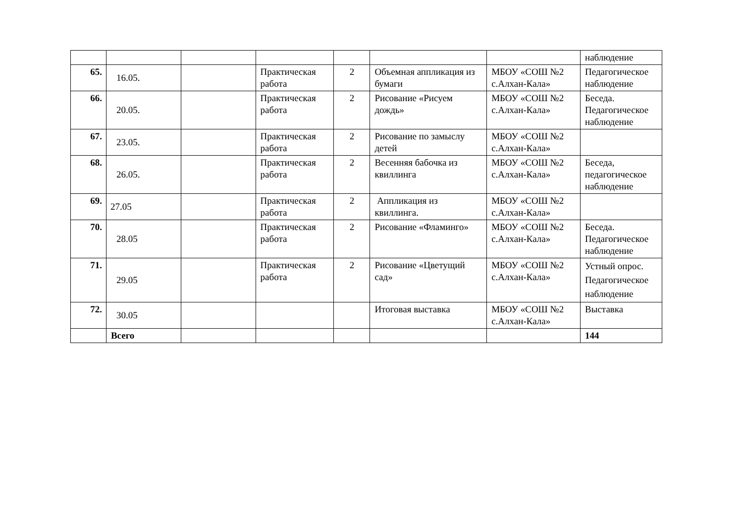| | | | | | | | наблюдение |
| 65. | 16.05. | | Практическая работа | 2 | Объемная аппликация из бумаги | МБОУ «СОШ №2 с.Алхан-Кала» | Педагогическое наблюдение |
| 66. | 20.05. | | Практическая работа | 2 | Рисование «Рисуем дождь» | МБОУ «СОШ №2 с.Алхан-Кала» | Беседа. Педагогическое наблюдение |
| 67. | 23.05. | | Практическая работа | 2 | Рисование по замыслу детей | МБОУ «СОШ №2 с.Алхан-Кала» | |
| 68. | 26.05. | | Практическая работа | 2 | Весенняя бабочка из квиллинга | МБОУ «СОШ №2 с.Алхан-Кала» | Беседа, педагогическое наблюдение |
| 69. | 27.05 | | Практическая работа | 2 | Аппликация из квиллинга. | МБОУ «СОШ №2 с.Алхан-Кала» | |
| 70. | 28.05 | | Практическая работа | 2 | Рисование «Фламинго» | МБОУ «СОШ №2 с.Алхан-Кала» | Беседа. Педагогическое наблюдение |
| 71. | 29.05 | | Практическая работа | 2 | Рисование «Цветущий сад» | МБОУ «СОШ №2 с.Алхан-Кала» | Устный опрос. Педагогическое наблюдение |
| 72. | 30.05 | | | | Итоговая выставка | МБОУ «СОШ №2 с.Алхан-Кала» | Выставка |
| | Всего | | | | | | 144 |